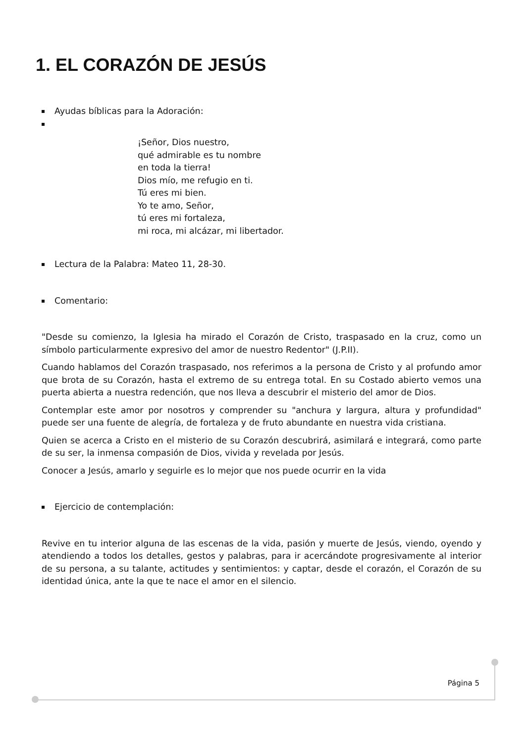1. EL CORAZÓN DE JESÚS
Ayudas bíblicas para la Adoración:
¡Señor, Dios nuestro,
qué admirable es tu nombre
en toda la tierra!
Dios mío, me refugio en ti.
Tú eres mi bien.
Yo te amo, Señor,
tú eres mi fortaleza,
mi roca, mi alcázar, mi libertador.
Lectura de la Palabra: Mateo 11, 28-30.
Comentario:
"Desde su comienzo, la Iglesia ha mirado el Corazón de Cristo, traspasado en la cruz, como un símbolo particularmente expresivo del amor de nuestro Redentor" (J.P.II).
Cuando hablamos del Corazón traspasado, nos referimos a la persona de Cristo y al profundo amor que brota de su Corazón, hasta el extremo de su entrega total. En su Costado abierto vemos una puerta abierta a nuestra redención, que nos lleva a descubrir el misterio del amor de Dios.
Contemplar este amor por nosotros y comprender su "anchura y largura, altura y profundidad" puede ser una fuente de alegría, de fortaleza y de fruto abundante en nuestra vida cristiana.
Quien se acerca a Cristo en el misterio de su Corazón descubrirá, asimilará e integrará, como parte de su ser, la inmensa compasión de Dios, vivida y revelada por Jesús.
Conocer a Jesús, amarlo y seguirle es lo mejor que nos puede ocurrir en la vida
Ejercicio de contemplación:
Revive en tu interior alguna de las escenas de la vida, pasión y muerte de Jesús, viendo, oyendo y atendiendo a todos los detalles, gestos y palabras, para ir acercándote progresivamente al interior de su persona, a su talante, actitudes y sentimientos: y captar, desde el corazón, el Corazón de su identidad única, ante la que te nace el amor en el silencio.
Página 5